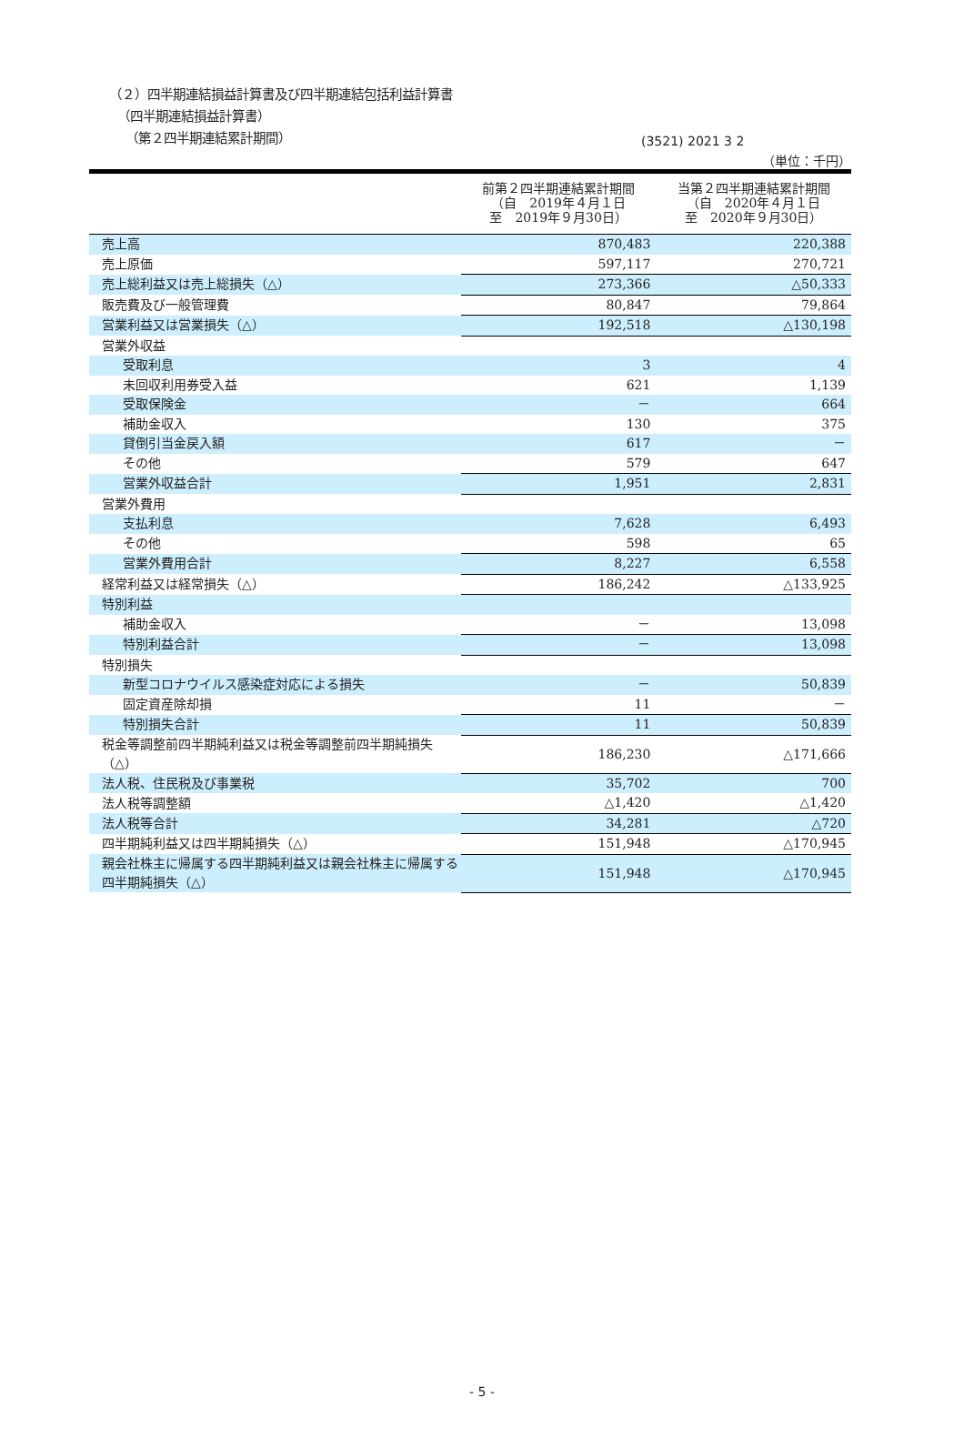(3521) 2021 3 2
（２）四半期連結損益計算書及び四半期連結包括利益計算書
（四半期連結損益計算書）
（第２四半期連結累計期間）
（単位：千円）
| | 前第２四半期連結累計期間 （自 2019年４月１日 至 2019年９月30日） | 当第２四半期連結累計期間 （自 2020年４月１日 至 2020年９月30日） |
| --- | --- | --- |
| 売上高 | 870,483 | 220,388 |
| 売上原価 | 597,117 | 270,721 |
| 売上総利益又は売上総損失（△） | 273,366 | △50,333 |
| 販売費及び一般管理費 | 80,847 | 79,864 |
| 営業利益又は営業損失（△） | 192,518 | △130,198 |
| 営業外収益 | | |
| 受取利息 | 3 | 4 |
| 未回収利用券受入益 | 621 | 1,139 |
| 受取保険金 | － | 664 |
| 補助金収入 | 130 | 375 |
| 貸倒引当金戻入額 | 617 | － |
| その他 | 579 | 647 |
| 営業外収益合計 | 1,951 | 2,831 |
| 営業外費用 | | |
| 支払利息 | 7,628 | 6,493 |
| その他 | 598 | 65 |
| 営業外費用合計 | 8,227 | 6,558 |
| 経常利益又は経常損失（△） | 186,242 | △133,925 |
| 特別利益 | | |
| 補助金収入 | － | 13,098 |
| 特別利益合計 | － | 13,098 |
| 特別損失 | | |
| 新型コロナウイルス感染症対応による損失 | － | 50,839 |
| 固定資産除却損 | 11 | － |
| 特別損失合計 | 11 | 50,839 |
| 税金等調整前四半期純利益又は税金等調整前四半期純損失（△） | 186,230 | △171,666 |
| 法人税、住民税及び事業税 | 35,702 | 700 |
| 法人税等調整額 | △1,420 | △1,420 |
| 法人税等合計 | 34,281 | △720 |
| 四半期純利益又は四半期純損失（△） | 151,948 | △170,945 |
| 親会社株主に帰属する四半期純利益又は親会社株主に帰属する四半期純損失（△） | 151,948 | △170,945 |
- 5 -